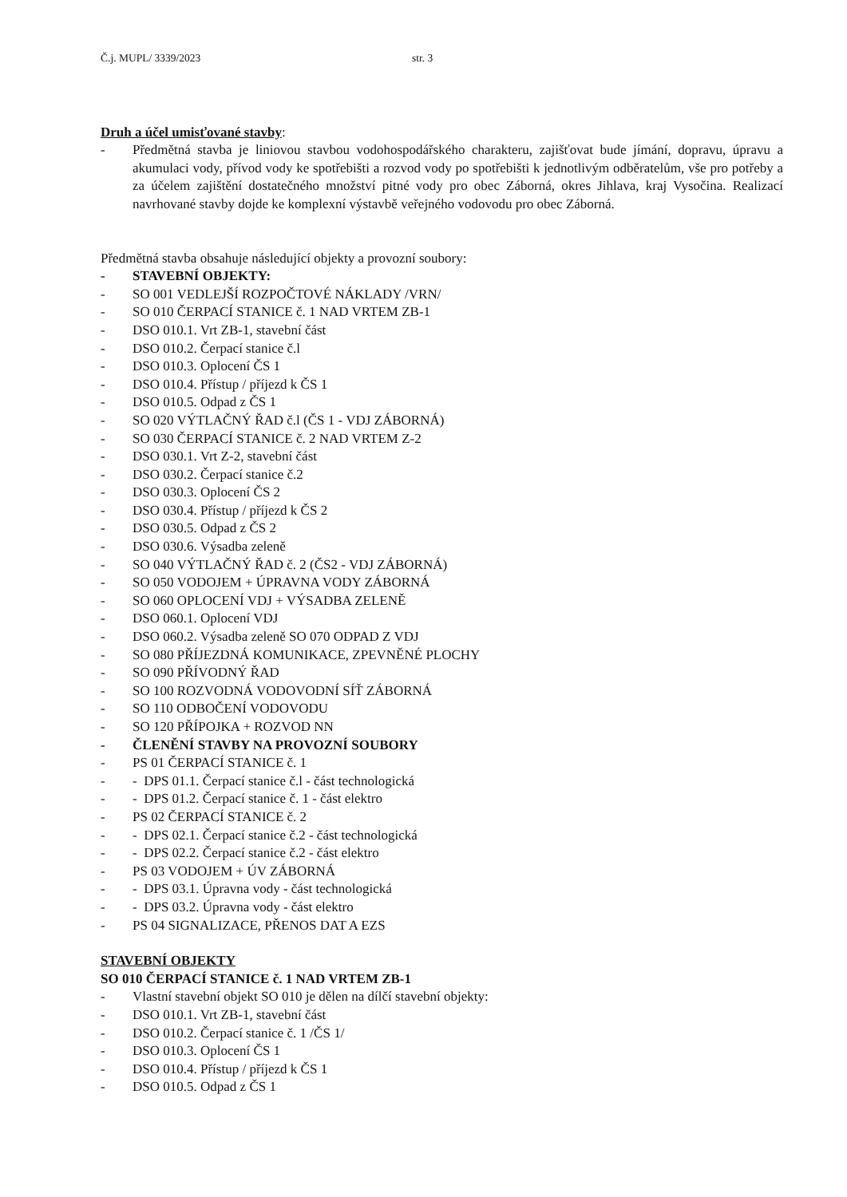Č.j. MUPL/ 3339/2023 str. 3
Druh a účel umisťované stavby:
- Předmětná stavba je liniovou stavbou vodohospodářského charakteru, zajišťovat bude jímání, dopravu, úpravu a akumulaci vody, přívod vody ke spotřebišti a rozvod vody po spotřebišti k jednotlivým odběratelům, vše pro potřeby a za účelem zajištění dostatečného množství pitné vody pro obec Záborná, okres Jihlava, kraj Vysočina. Realizací navrhované stavby dojde ke komplexní výstavbě veřejného vodovodu pro obec Záborná.
Předmětná stavba obsahuje následující objekty a provozní soubory:
- STAVEBNÍ OBJEKTY:
- SO 001 VEDLEJŠÍ ROZPOČTOVÉ NÁKLADY /VRN/
- SO 010 ČERPACÍ STANICE č. 1 NAD VRTEM ZB-1
- DSO 010.1. Vrt ZB-1, stavební část
- DSO 010.2. Čerpací stanice č.l
- DSO 010.3. Oplocení ČS 1
- DSO 010.4. Přístup / příjezd k ČS 1
- DSO 010.5. Odpad z ČS 1
- SO 020 VÝTLAČNÝ ŘAD č.l (ČS 1 - VDJ ZÁBORNÁ)
- SO 030 ČERPACÍ STANICE č. 2 NAD VRTEM Z-2
- DSO 030.1. Vrt Z-2, stavební část
- DSO 030.2. Čerpací stanice č.2
- DSO 030.3. Oplocení ČS 2
- DSO 030.4. Přístup / příjezd k ČS 2
- DSO 030.5. Odpad z ČS 2
- DSO 030.6. Výsadba zeleně
- SO 040 VÝTLAČNÝ ŘAD č. 2 (ČS2 - VDJ ZÁBORNÁ)
- SO 050 VODOJEM + ÚPRAVNA VODY ZÁBORNÁ
- SO 060 OPLOCENÍ VDJ + VÝSADBA ZELENĚ
- DSO 060.1. Oplocení VDJ
- DSO 060.2. Výsadba zeleně SO 070 ODPAD Z VDJ
- SO 080 PŘÍJEZDNÁ KOMUNIKACE, ZPEVNĚNÉ PLOCHY
- SO 090 PŘÍVODNÝ ŘAD
- SO 100 ROZVODNÁ VODOVODNÍ SÍŤ ZÁBORNÁ
- SO 110 ODBOČENÍ VODOVODU
- SO 120 PŘÍPOJKA + ROZVOD NN
- ČLENĚNÍ STAVBY NA PROVOZNÍ SOUBORY
- PS 01 ČERPACÍ STANICE č. 1
- - DPS 01.1. Čerpací stanice č.l - část technologická
- - DPS 01.2. Čerpací stanice č. 1 - část elektro
- PS 02 ČERPACÍ STANICE č. 2
- - DPS 02.1. Čerpací stanice č.2 - část technologická
- - DPS 02.2. Čerpací stanice č.2 - část elektro
- PS 03 VODOJEM + ÚV ZÁBORNÁ
- - DPS 03.1. Úpravna vody - část technologická
- - DPS 03.2. Úpravna vody - část elektro
- PS 04 SIGNALIZACE, PŘENOS DAT A EZS
STAVEBNÍ OBJEKTY
SO 010 ČERPACÍ STANICE č. 1 NAD VRTEM ZB-1
- Vlastní stavební objekt SO 010 je dělen na dílčí stavební objekty:
- DSO 010.1. Vrt ZB-1, stavební část
- DSO 010.2. Čerpací stanice č. 1 /ČS 1/
- DSO 010.3. Oplocení ČS 1
- DSO 010.4. Přístup / příjezd k ČS 1
- DSO 010.5. Odpad z ČS 1